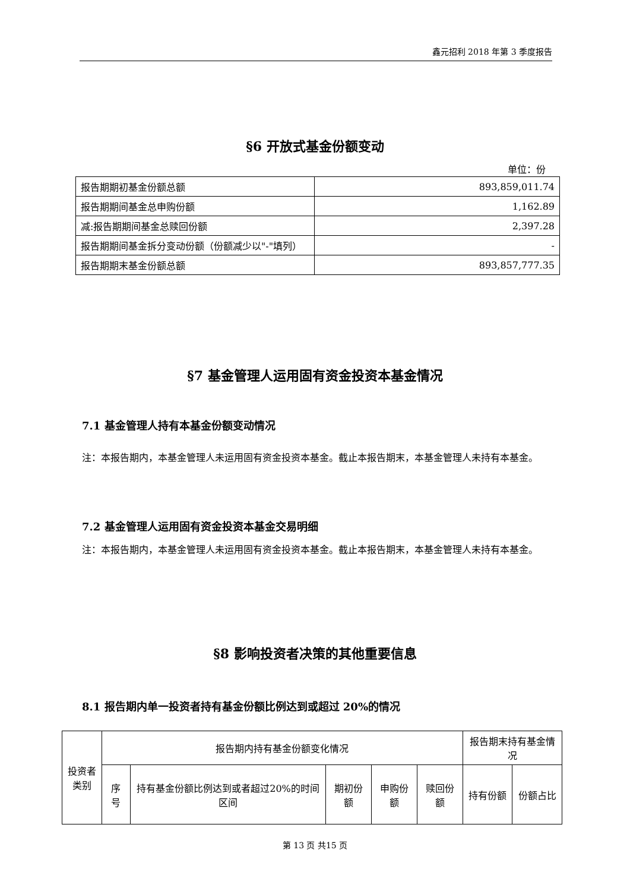鑫元招利 2018 年第 3 季度报告
§6 开放式基金份额变动
单位：份
| 报告期期初基金份额总额 | 893,859,011.74 |
| 报告期期间基金总申购份额 | 1,162.89 |
| 减:报告期期间基金总赎回份额 | 2,397.28 |
| 报告期期间基金拆分变动份额（份额减少以"-"填列） | - |
| 报告期期末基金份额总额 | 893,857,777.35 |
§7 基金管理人运用固有资金投资本基金情况
7.1 基金管理人持有本基金份额变动情况
注：本报告期内，本基金管理人未运用固有资金投资本基金。截止本报告期末，本基金管理人未持有本基金。
7.2 基金管理人运用固有资金投资本基金交易明细
注：本报告期内，本基金管理人未运用固有资金投资本基金。截止本报告期末，本基金管理人未持有本基金。
§8 影响投资者决策的其他重要信息
8.1 报告期内单一投资者持有基金份额比例达到或超过 20%的情况
| 投资者类别 | 报告期内持有基金份额变化情况 | | | | | 报告期末持有基金情况 | |
| --- | --- | --- | --- | --- | --- | --- | --- |
| | 序号 | 持有基金份额比例达到或者超过20%的时间区间 | 期初份额 | 申购份额 | 赎回份额 | 持有份额 | 份额占比 |
第 13 页 共15 页